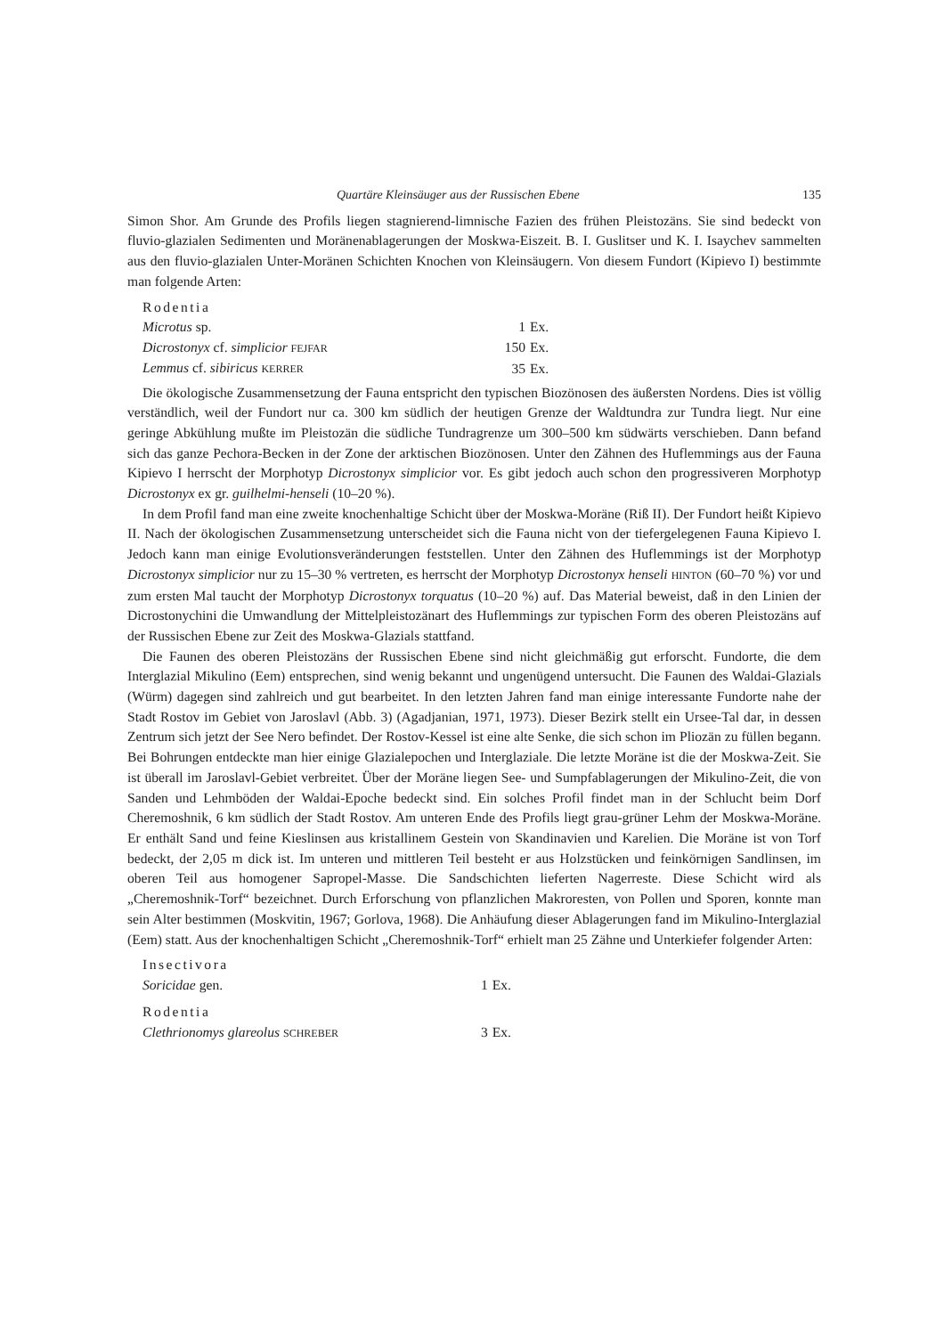Quartäre Kleinsäuger aus der Russischen Ebene 135
Simon Shor. Am Grunde des Profils liegen stagnierend-limnische Fazien des frühen Pleistozäns. Sie sind bedeckt von fluvio-glazialen Sedimenten und Moränenablagerungen der Moskwa-Eiszeit. B. I. Guslitser und K. I. Isaychev sammelten aus den fluvio-glazialen Unter-Moränen Schichten Knochen von Kleinsäugern. Von diesem Fundort (Kipievo I) bestimmte man folgende Arten:
| Rodentia | | |
| Microtus sp. | 1 | Ex. |
| Dicrostonyx cf. simplicior FEJFAR | 150 | Ex. |
| Lemmus cf. sibiricus KERRER | 35 | Ex. |
Die ökologische Zusammensetzung der Fauna entspricht den typischen Biozönosen des äußersten Nordens. Dies ist völlig verständlich, weil der Fundort nur ca. 300 km südlich der heutigen Grenze der Waldtundra zur Tundra liegt. Nur eine geringe Abkühlung mußte im Pleistozän die südliche Tundragrenze um 300–500 km südwärts verschieben. Dann befand sich das ganze Pechora-Becken in der Zone der arktischen Biozönosen. Unter den Zähnen des Huflemmings aus der Fauna Kipievo I herrscht der Morphotyp Dicrostonyx simplicior vor. Es gibt jedoch auch schon den progressiveren Morphotyp Dicrostonyx ex gr. guilhelmi-henseli (10–20 %).
In dem Profil fand man eine zweite knochenhaltige Schicht über der Moskwa-Moräne (Riß II). Der Fundort heißt Kipievo II. Nach der ökologischen Zusammensetzung unterscheidet sich die Fauna nicht von der tiefergelegenen Fauna Kipievo I. Jedoch kann man einige Evolutionsveränderungen feststellen. Unter den Zähnen des Huflemmings ist der Morphotyp Dicrostonyx simplicior nur zu 15–30 % vertreten, es herrscht der Morphotyp Dicrostonyx henseli HINTON (60–70 %) vor und zum ersten Mal taucht der Morphotyp Dicrostonyx torquatus (10–20 %) auf. Das Material beweist, daß in den Linien der Dicrostonychini die Umwandlung der Mittelpleistozänart des Huflemmings zur typischen Form des oberen Pleistozäns auf der Russischen Ebene zur Zeit des Moskwa-Glazials stattfand.
Die Faunen des oberen Pleistozäns der Russischen Ebene sind nicht gleichmäßig gut erforscht. Fundorte, die dem Interglazial Mikulino (Eem) entsprechen, sind wenig bekannt und ungenügend untersucht. Die Faunen des Waldai-Glazials (Würm) dagegen sind zahlreich und gut bearbeitet. In den letzten Jahren fand man einige interessante Fundorte nahe der Stadt Rostov im Gebiet von Jaroslavl (Abb. 3) (Agadjanian, 1971, 1973). Dieser Bezirk stellt ein Ursee-Tal dar, in dessen Zentrum sich jetzt der See Nero befindet. Der Rostov-Kessel ist eine alte Senke, die sich schon im Pliozän zu füllen begann. Bei Bohrungen entdeckte man hier einige Glazialepochen und Interglaziale. Die letzte Moräne ist die der Moskwa-Zeit. Sie ist überall im Jaroslavl-Gebiet verbreitet. Über der Moräne liegen See- und Sumpfablagerungen der Mikulino-Zeit, die von Sanden und Lehmböden der Waldai-Epoche bedeckt sind. Ein solches Profil findet man in der Schlucht beim Dorf Cheremoshnik, 6 km südlich der Stadt Rostov. Am unteren Ende des Profils liegt grau-grüner Lehm der Moskwa-Moräne. Er enthält Sand und feine Kieslinsen aus kristallinem Gestein von Skandinavien und Karelien. Die Moräne ist von Torf bedeckt, der 2,05 m dick ist. Im unteren und mittleren Teil besteht er aus Holzstücken und feinkörnigen Sandlinsen, im oberen Teil aus homogener Sapropel-Masse. Die Sandschichten lieferten Nagerreste. Diese Schicht wird als „Cheremoshnik-Torf“ bezeichnet. Durch Erforschung von pflanzlichen Makroresten, von Pollen und Sporen, konnte man sein Alter bestimmen (Moskvitin, 1967; Gorlova, 1968). Die Anhäufung dieser Ablagerungen fand im Mikulino-Interglazial (Eem) statt. Aus der knochenhaltigen Schicht „Cheremoshnik-Torf“ erhielt man 25 Zähne und Unterkiefer folgender Arten:
| Insectivora | | |
| Soricidae gen. | 1 | Ex. |
| Rodentia | | |
| Clethrionomys glareolus SCHREBER | 3 | Ex. |